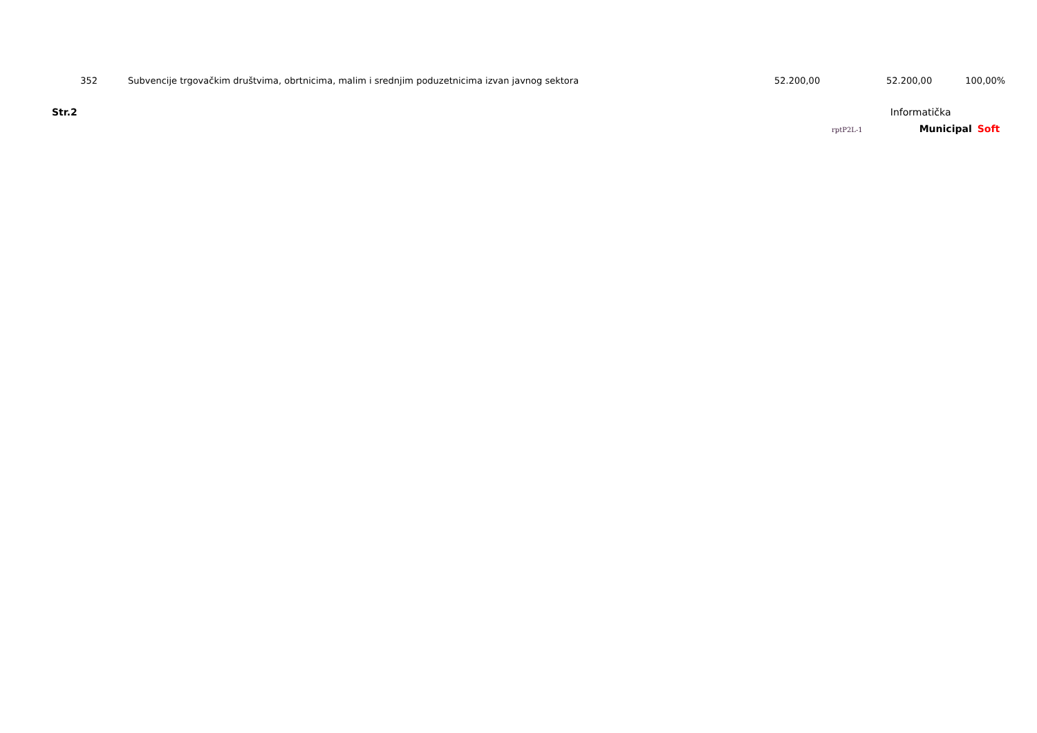| 352 | | Subvencije trgovačkim društvima, obrtnicima, malim i srednjim poduzetnicima izvan javnog sektora | 52.200,00 | 52.200,00 | 100,00% |
Str.2 Informatička
rptP2L-1 Municipal Soft